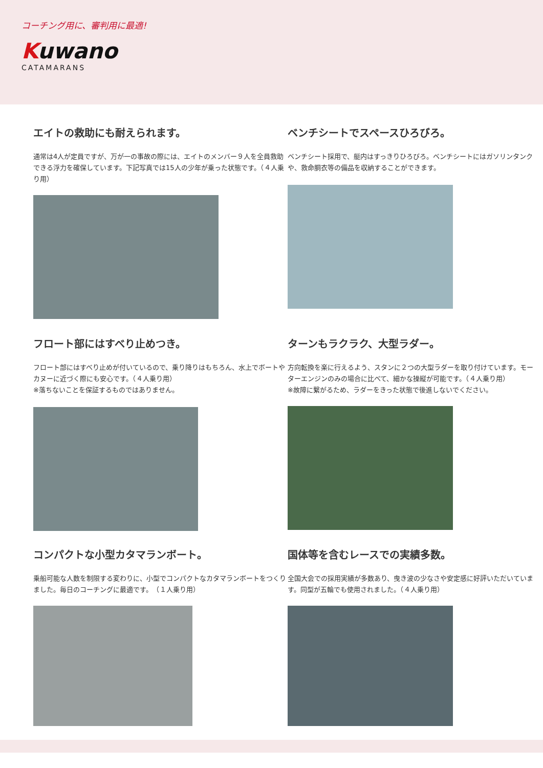コーチング用に、審判用に最適!
Kuwano
CATAMARANS
エイトの救助にも耐えられます。
通常は4人が定員ですが、万が一の事故の際には、エイトのメンバー９人を全員救助できる浮力を確保しています。下記写真では15人の少年が乗った状態です。（４人乗り用）
ベンチシートでスペースひろびろ。
ベンチシート採用で、艇内はすっきりひろびろ。ベンチシートにはガソリンタンクや、救命胴衣等の備品を収納することができます。
フロート部にはすべり止めつき。
フロート部にはすべり止めが付いているので、乗り降りはもちろん、水上でボートやカヌーに近づく際にも安心です。（４人乗り用）
※落ちないことを保証するものではありません。
ターンもラクラク、大型ラダー。
方向転換を楽に行えるよう、スタンに２つの大型ラダーを取り付けています。モーターエンジンのみの場合に比べて、細かな操縦が可能です。（４人乗り用）
※故障に繋がるため、ラダーをきった状態で後進しないでください。
コンパクトな小型カタマランボート。
乗船可能な人数を制限する変わりに、小型でコンパクトなカタマランボートをつくりました。毎日のコーチングに最適です。　（１人乗り用）
国体等を含むレースでの実績多数。
全国大会での採用実績が多数あり、曳き波の少なさや安定感に好評いただいています。同型が五輪でも使用されました。（４人乗り用）